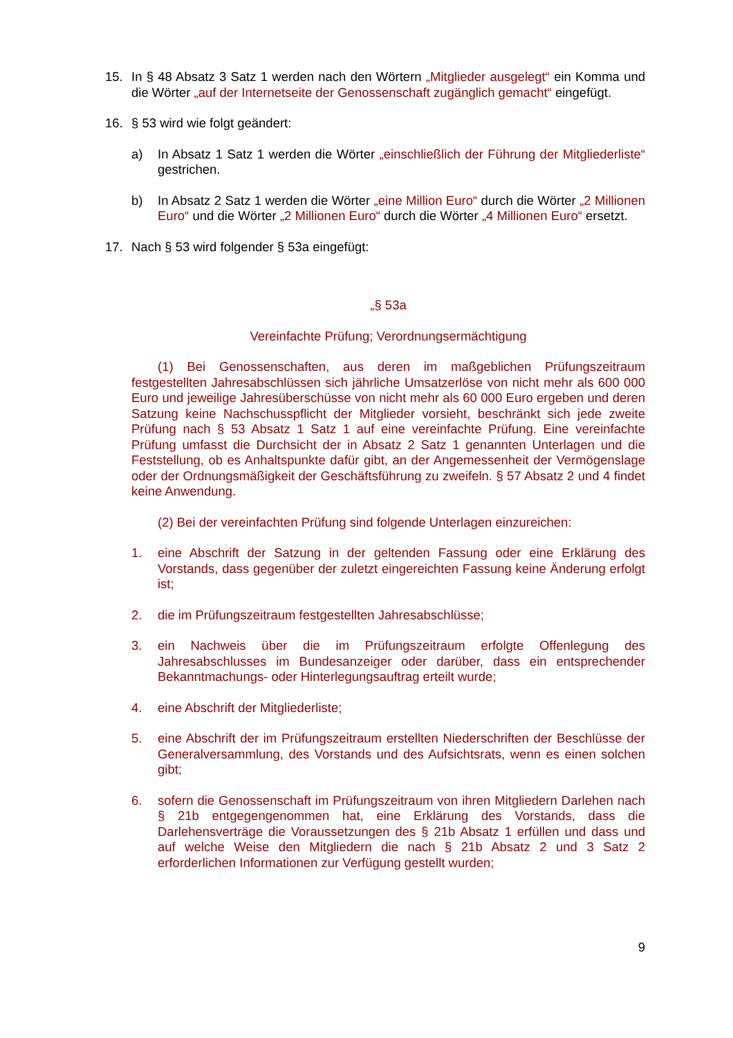15. In § 48 Absatz 3 Satz 1 werden nach den Wörtern „Mitglieder ausgelegt“ ein Komma und die Wörter „auf der Internetseite der Genossenschaft zugänglich gemacht“ eingefügt.
16. § 53 wird wie folgt geändert:
a) In Absatz 1 Satz 1 werden die Wörter „einschließlich der Führung der Mitgliederliste“ gestrichen.
b) In Absatz 2 Satz 1 werden die Wörter „eine Million Euro“ durch die Wörter „2 Millionen Euro“ und die Wörter „2 Millionen Euro“ durch die Wörter „4 Millionen Euro“ ersetzt.
17. Nach § 53 wird folgender § 53a eingefügt:
„§ 53a
Vereinfachte Prüfung; Verordnungsermächtigung
(1) Bei Genossenschaften, aus deren im maßgeblichen Prüfungszeitraum festgestellten Jahresabschlüssen sich jährliche Umsatzerlöse von nicht mehr als 600 000 Euro und jeweilige Jahresüberschüsse von nicht mehr als 60 000 Euro ergeben und deren Satzung keine Nachschusspflicht der Mitglieder vorsieht, beschränkt sich jede zweite Prüfung nach § 53 Absatz 1 Satz 1 auf eine vereinfachte Prüfung. Eine vereinfachte Prüfung umfasst die Durchsicht der in Absatz 2 Satz 1 genannten Unterlagen und die Feststellung, ob es Anhaltspunkte dafür gibt, an der Angemessenheit der Vermögenslage oder der Ordnungsmäßigkeit der Geschäftsführung zu zweifeln. § 57 Absatz 2 und 4 findet keine Anwendung.
(2) Bei der vereinfachten Prüfung sind folgende Unterlagen einzureichen:
1. eine Abschrift der Satzung in der geltenden Fassung oder eine Erklärung des Vorstands, dass gegenüber der zuletzt eingereichten Fassung keine Änderung erfolgt ist;
2. die im Prüfungszeitraum festgestellten Jahresabschlüsse;
3. ein Nachweis über die im Prüfungszeitraum erfolgte Offenlegung des Jahresabschlusses im Bundesanzeiger oder darüber, dass ein entsprechender Bekanntmachungs- oder Hinterlegungsauftrag erteilt wurde;
4. eine Abschrift der Mitgliederliste;
5. eine Abschrift der im Prüfungszeitraum erstellten Niederschriften der Beschlüsse der Generalversammlung, des Vorstands und des Aufsichtsrats, wenn es einen solchen gibt;
6. sofern die Genossenschaft im Prüfungszeitraum von ihren Mitgliedern Darlehen nach § 21b entgegengenommen hat, eine Erklärung des Vorstands, dass die Darlehensverträge die Voraussetzungen des § 21b Absatz 1 erfüllen und dass und auf welche Weise den Mitgliedern die nach § 21b Absatz 2 und 3 Satz 2 erforderlichen Informationen zur Verfügung gestellt wurden;
9